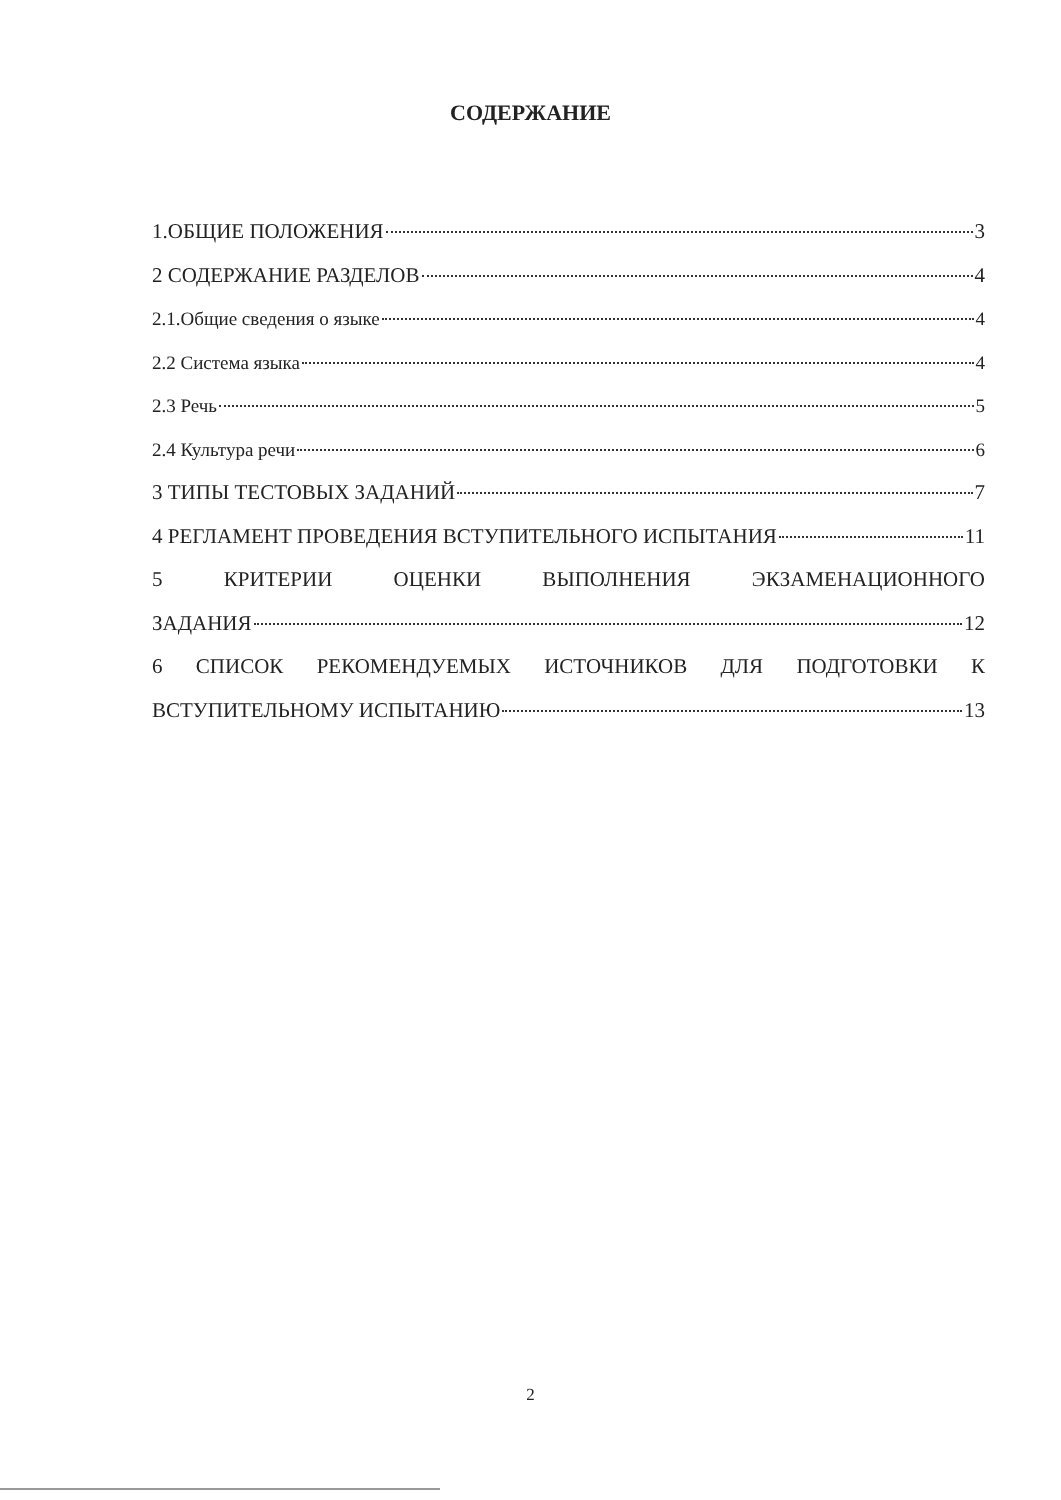СОДЕРЖАНИЕ
1.ОБЩИЕ ПОЛОЖЕНИЯ 3
2 СОДЕРЖАНИЕ РАЗДЕЛОВ 4
2.1.Общие сведения о языке 4
2.2 Система языка 4
2.3 Речь 5
2.4 Культура речи 6
3 ТИПЫ ТЕСТОВЫХ ЗАДАНИЙ 7
4 РЕГЛАМЕНТ ПРОВЕДЕНИЯ ВСТУПИТЕЛЬНОГО ИСПЫТАНИЯ 11
5 КРИТЕРИИ ОЦЕНКИ ВЫПОЛНЕНИЯ ЭКЗАМЕНАЦИОННОГО
ЗАДАНИЯ 12
6 СПИСОК РЕКОМЕНДУЕМЫХ ИСТОЧНИКОВ ДЛЯ ПОДГОТОВКИ К
ВСТУПИТЕЛЬНОМУ ИСПЫТАНИЮ 13
2